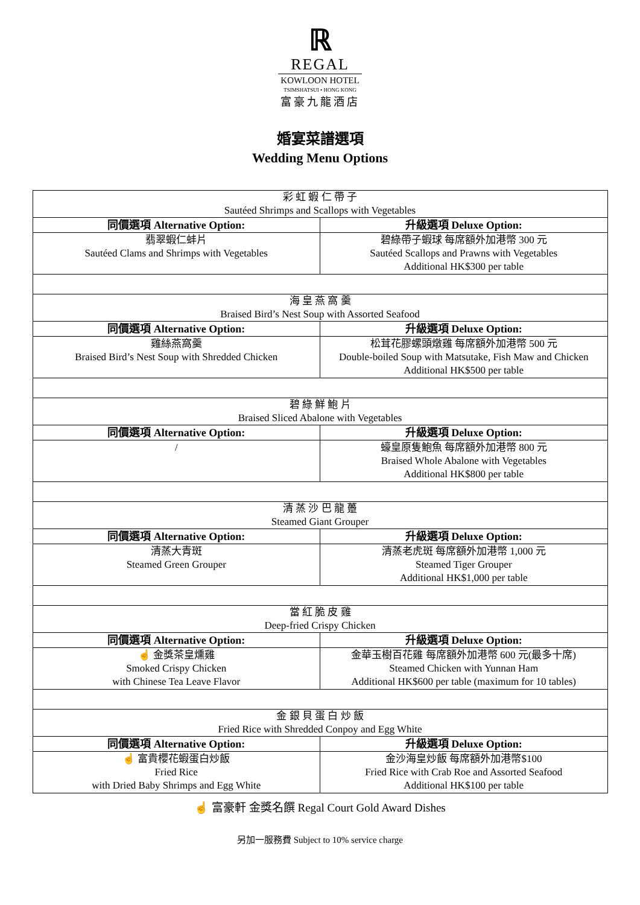ℝ
REGAL
KOWLOON HOTEL
TSIMSHATSUI • HONG KONG
富豪九龍酒店
婚宴菜譜選項
Wedding Menu Options
| 彩 虹 蝦 仁 帶 子 Sautéed Shrimps and Scallops with Vegetables | |
| 同價選項 Alternative Option: | 升級選項 Deluxe Option: |
| 翡翠蝦仁蚌片 Sautéed Clams and Shrimps with Vegetables | 碧綠帶子蝦球 每席額外加港幣 300 元 Sautéed Scallops and Prawns with Vegetables Additional HK$300 per table |
| 海 皇 燕 窩 羹 Braised Bird’s Nest Soup with Assorted Seafood | |
| 同價選項 Alternative Option: | 升級選項 Deluxe Option: |
| 雞絲燕窩羹 Braised Bird’s Nest Soup with Shredded Chicken | 松茸花膠螺頭燉雞 每席額外加港幣 500 元 Double-boiled Soup with Matsutake, Fish Maw and Chicken Additional HK$500 per table |
| 碧 綠 鮮 鮑 片 Braised Sliced Abalone with Vegetables | |
| 同價選項 Alternative Option: | 升級選項 Deluxe Option: |
| / | 蠔皇原隻鮑魚 每席額外加港幣 800 元 Braised Whole Abalone with Vegetables Additional HK$800 per table |
| 清 蒸 沙 巴 龍 躉 Steamed Giant Grouper | |
| 同價選項 Alternative Option: | 升級選項 Deluxe Option: |
| 清蒸大青斑 Steamed Green Grouper | 清蒸老虎斑 每席額外加港幣 1,000 元 Steamed Tiger Grouper Additional HK$1,000 per table |
| 當 紅 脆 皮 雞 Deep-fried Crispy Chicken | |
| 同價選項 Alternative Option: | 升級選項 Deluxe Option: |
| ☝ 金獎茶皇燻雞 Smoked Crispy Chicken with Chinese Tea Leave Flavor | 金華玉樹百花雞 每席額外加港幣 600 元(最多十席) Steamed Chicken with Yunnan Ham Additional HK$600 per table (maximum for 10 tables) |
| 金 銀 貝 蛋 白 炒 飯 Fried Rice with Shredded Conpoy and Egg White | |
| 同價選項 Alternative Option: | 升級選項 Deluxe Option: |
| ☝ 富貴櫻花蝦蛋白炒飯 Fried Rice with Dried Baby Shrimps and Egg White | 金沙海皇炒飯 每席額外加港幣$100 Fried Rice with Crab Roe and Assorted Seafood Additional HK$100 per table |
☝ 富豪軒 金獎名饌 Regal Court Gold Award Dishes
另加一服務費 Subject to 10% service charge